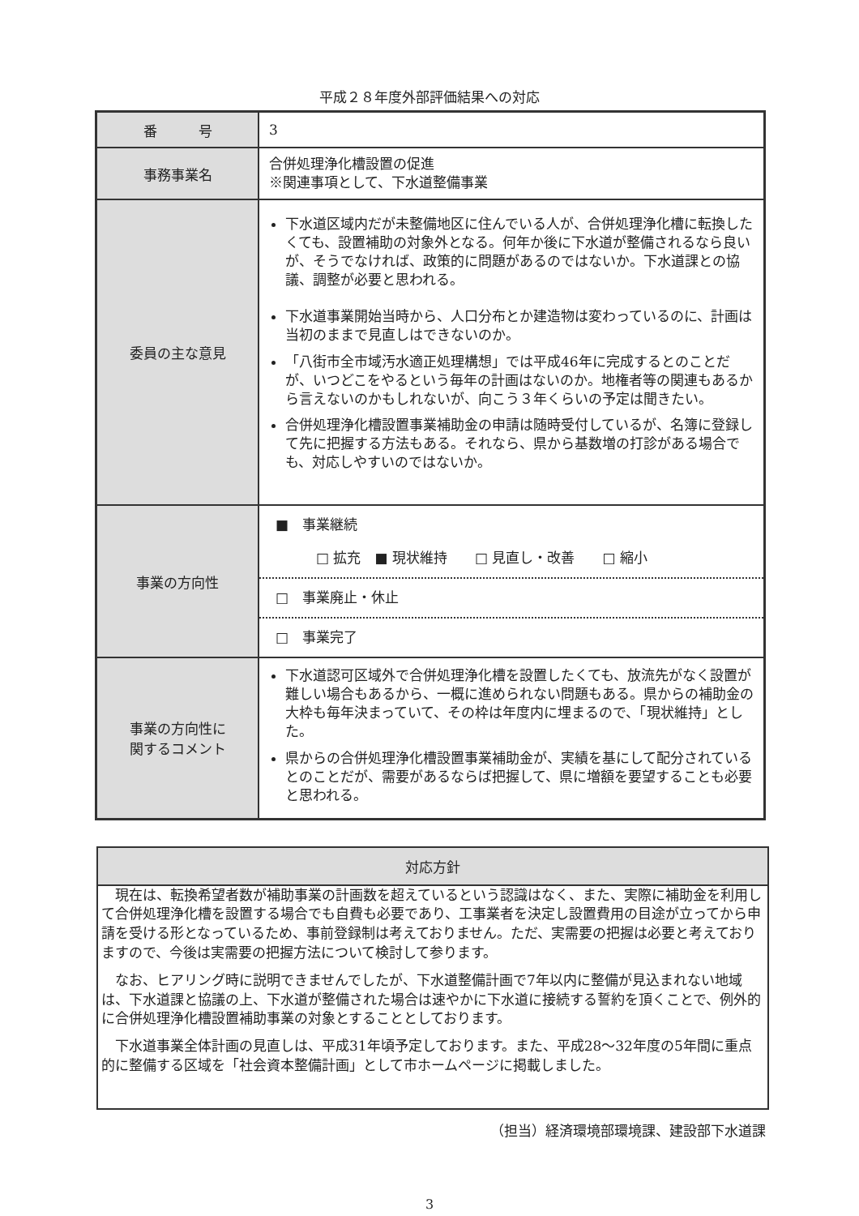平成２８年度外部評価結果への対応
| 番 号 | 3 |
| 事務事業名 | 合併処理浄化槽設置の促進 ※関連事項として、下水道整備事業 |
| 委員の主な意見 | 下水道区域内だが未整備地区に住んでいる人が、合併処理浄化槽に転換したくても、設置補助の対象外となる。何年か後に下水道が整備されるなら良いが、そうでなければ、政策的に問題があるのではないか。下水道課との協議、調整が必要と思われる。 下水道事業開始当時から、人口分布とか建造物は変わっているのに、計画は当初のままで見直しはできないのか。 「八街市全市域汚水適正処理構想」では平成46年に完成するとのことだが、いつどこをやるという毎年の計画はないのか。地権者等の関連もあるから言えないのかもしれないが、向こう３年くらいの予定は聞きたい。 合併処理浄化槽設置事業補助金の申請は随時受付しているが、名簿に登録して先に把握する方法もある。それなら、県から基数増の打診がある場合でも、対応しやすいのではないか。 |
| 事業の方向性 | ■ 事業継続 □ 拡充 ■ 現状維持 □ 見直し・改善 □ 縮小 □ 事業廃止・休止 □ 事業完了 |
| 事業の方向性に 関するコメント | 下水道認可区域外で合併処理浄化槽を設置したくても、放流先がなく設置が難しい場合もあるから、一概に進められない問題もある。県からの補助金の大枠も毎年決まっていて、その枠は年度内に埋まるので、「現状維持」とした。 県からの合併処理浄化槽設置事業補助金が、実績を基にして配分されているとのことだが、需要があるならば把握して、県に増額を要望することも必要と思われる。 |
対応方針
現在は、転換希望者数が補助事業の計画数を超えているという認識はなく、また、実際に補助金を利用して合併処理浄化槽を設置する場合でも自費も必要であり、工事業者を決定し設置費用の目途が立ってから申請を受ける形となっているため、事前登録制は考えておりません。ただ、実需要の把握は必要と考えておりますので、今後は実需要の把握方法について検討して参ります。
なお、ヒアリング時に説明できませんでしたが、下水道整備計画で7年以内に整備が見込まれない地域は、下水道課と協議の上、下水道が整備された場合は速やかに下水道に接続する誓約を頂くことで、例外的に合併処理浄化槽設置補助事業の対象とすることとしております。
下水道事業全体計画の見直しは、平成31年頃予定しております。また、平成28～32年度の5年間に重点的に整備する区域を「社会資本整備計画」として市ホームページに掲載しました。
（担当）経済環境部環境課、建設部下水道課
3